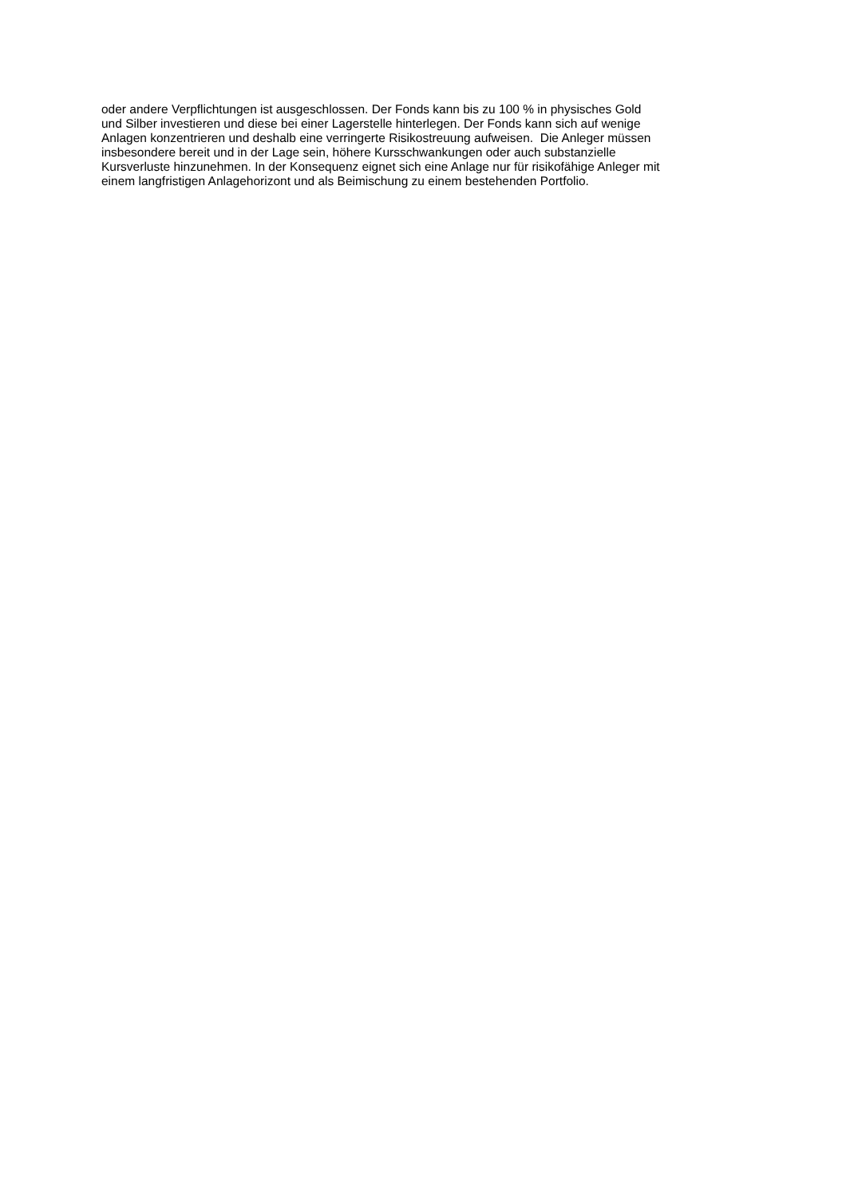oder andere Verpflichtungen ist ausgeschlossen. Der Fonds kann bis zu 100 % in physisches Gold
und Silber investieren und diese bei einer Lagerstelle hinterlegen. Der Fonds kann sich auf wenige
Anlagen konzentrieren und deshalb eine verringerte Risikostreuung aufweisen. Die Anleger müssen
insbesondere bereit und in der Lage sein, höhere Kursschwankungen oder auch substanzielle
Kursverluste hinzunehmen. In der Konsequenz eignet sich eine Anlage nur für risikofähige Anleger mit
einem langfristigen Anlagehorizont und als Beimischung zu einem bestehenden Portfolio.